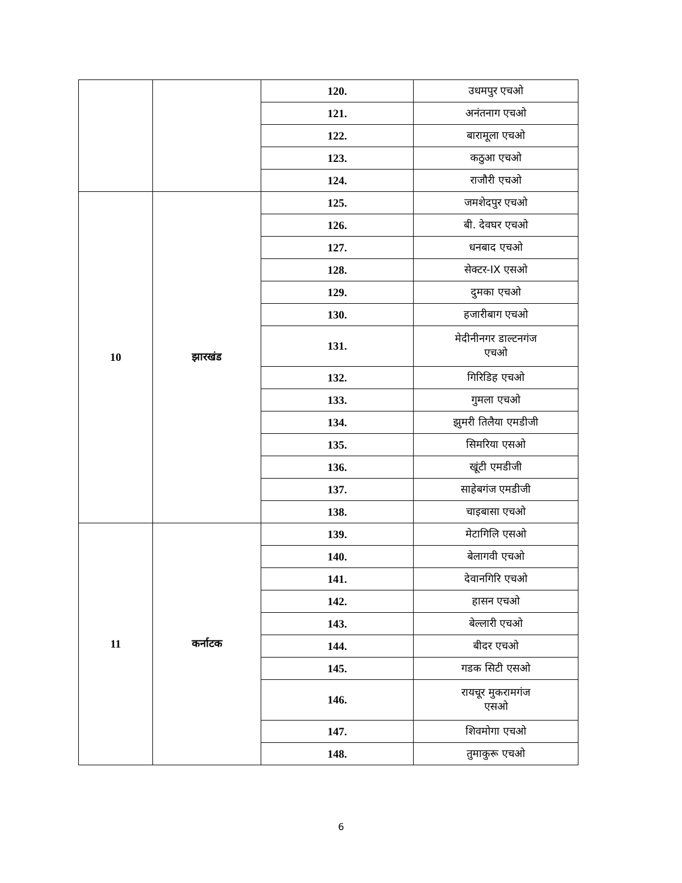| | | 120. | उधमपुर एचओ |
| | | 121. | अनंतनाग एचओ |
| | | 122. | बारामूला एचओ |
| | | 123. | कठुआ एचओ |
| | | 124. | राजौरी एचओ |
| 10 | झारखंड | 125. | जमशेदपुर एचओ |
| | | 126. | बी. देवघर एचओ |
| | | 127. | धनबाद एचओ |
| | | 128. | सेक्टर-IX एसओ |
| | | 129. | दुमका एचओ |
| | | 130. | हजारीबाग एचओ |
| | | 131. | मेदीनीनगर डाल्टनगंज एचओ |
| | | 132. | गिरिडिह एचओ |
| | | 133. | गुमला एचओ |
| | | 134. | झुमरी तिलैया एमडीजी |
| | | 135. | सिमरिया एसओ |
| | | 136. | खूंटी एमडीजी |
| | | 137. | साहेबगंज एमडीजी |
| | | 138. | चाइबासा एचओ |
| 11 | कर्नाटक | 139. | मेटागिलि एसओ |
| | | 140. | बेलागवी एचओ |
| | | 141. | देवानगिरि एचओ |
| | | 142. | हासन एचओ |
| | | 143. | बेल्लारी एचओ |
| | | 144. | बीदर एचओ |
| | | 145. | गडक सिटी एसओ |
| | | 146. | रायचूर मुकरामगंज एसओ |
| | | 147. | शिवमोगा एचओ |
| | | 148. | तुमाकुरू एचओ |
6